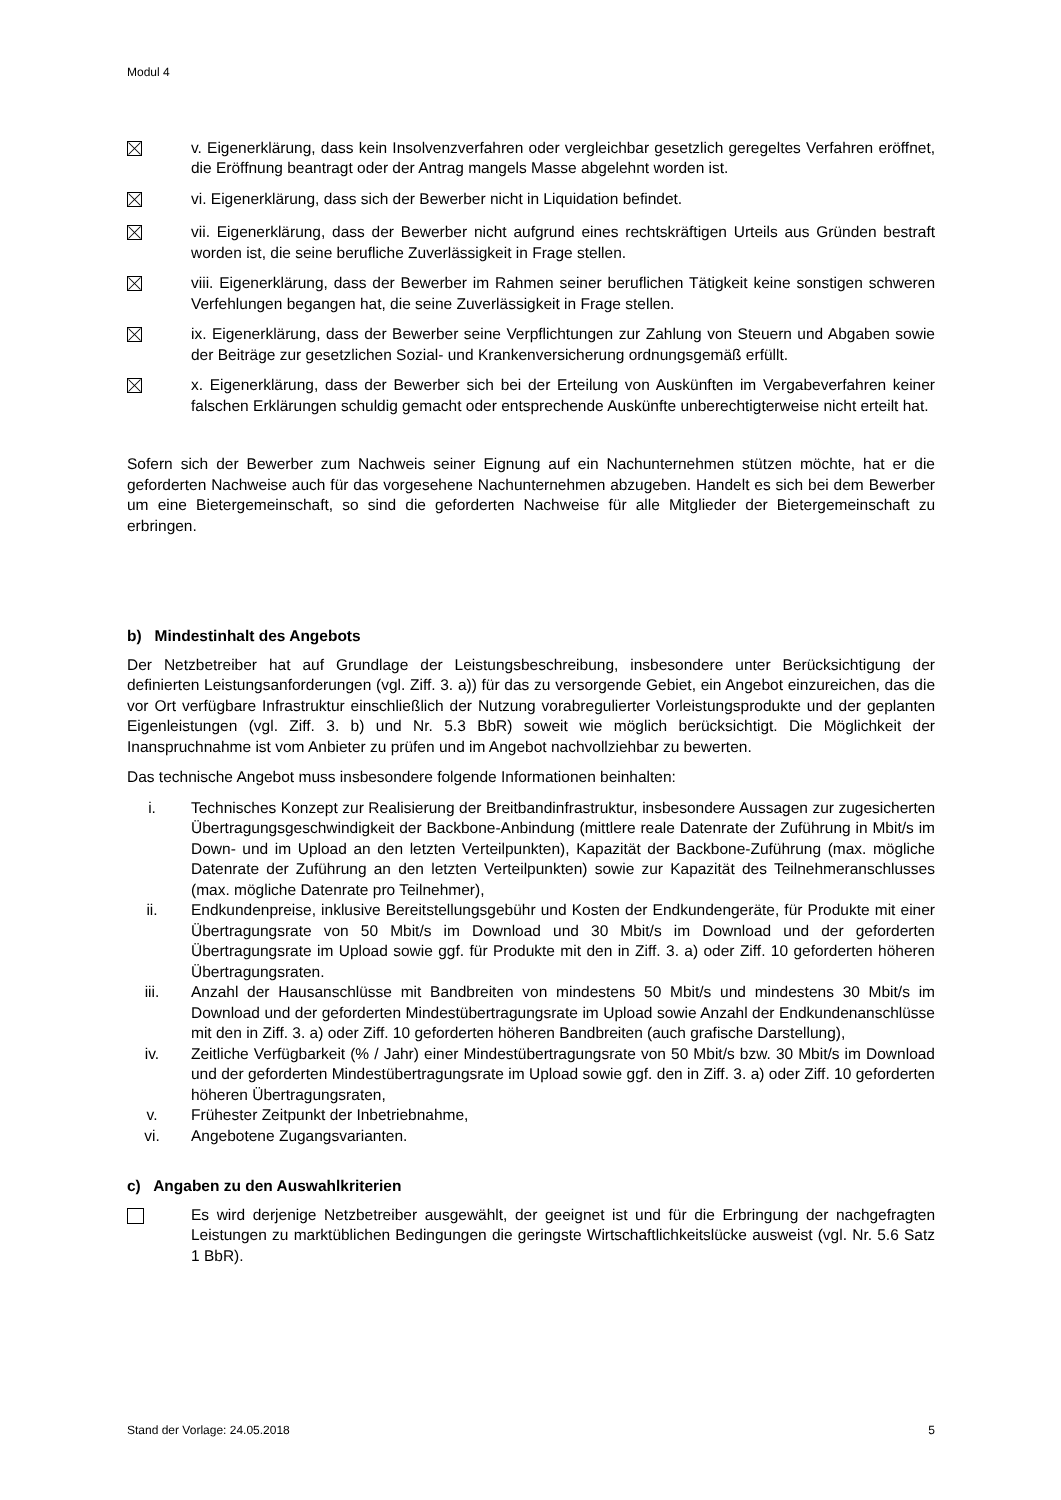Modul 4
v. Eigenerklärung, dass kein Insolvenzverfahren oder vergleichbar gesetzlich geregeltes Verfahren eröffnet, die Eröffnung beantragt oder der Antrag mangels Masse abgelehnt worden ist.
vi. Eigenerklärung, dass sich der Bewerber nicht in Liquidation befindet.
vii. Eigenerklärung, dass der Bewerber nicht aufgrund eines rechtskräftigen Urteils aus Gründen bestraft worden ist, die seine berufliche Zuverlässigkeit in Frage stellen.
viii. Eigenerklärung, dass der Bewerber im Rahmen seiner beruflichen Tätigkeit keine sonstigen schweren Verfehlungen begangen hat, die seine Zuverlässigkeit in Frage stellen.
ix. Eigenerklärung, dass der Bewerber seine Verpflichtungen zur Zahlung von Steuern und Abgaben sowie der Beiträge zur gesetzlichen Sozial- und Krankenversicherung ordnungsgemäß erfüllt.
x. Eigenerklärung, dass der Bewerber sich bei der Erteilung von Auskünften im Vergabeverfahren keiner falschen Erklärungen schuldig gemacht oder entsprechende Auskünfte unberechtigterweise nicht erteilt hat.
Sofern sich der Bewerber zum Nachweis seiner Eignung auf ein Nachunternehmen stützen möchte, hat er die geforderten Nachweise auch für das vorgesehene Nachunternehmen abzugeben. Handelt es sich bei dem Bewerber um eine Bietergemeinschaft, so sind die geforderten Nachweise für alle Mitglieder der Bietergemeinschaft zu erbringen.
b) Mindestinhalt des Angebots
Der Netzbetreiber hat auf Grundlage der Leistungsbeschreibung, insbesondere unter Berücksichtigung der definierten Leistungsanforderungen (vgl. Ziff. 3. a)) für das zu versorgende Gebiet, ein Angebot einzureichen, das die vor Ort verfügbare Infrastruktur einschließlich der Nutzung vorabregulierter Vorleistungsprodukte und der geplanten Eigenleistungen (vgl. Ziff. 3. b) und Nr. 5.3 BbR) soweit wie möglich berücksichtigt. Die Möglichkeit der Inanspruchnahme ist vom Anbieter zu prüfen und im Angebot nachvollziehbar zu bewerten.
Das technische Angebot muss insbesondere folgende Informationen beinhalten:
i. Technisches Konzept zur Realisierung der Breitbandinfrastruktur, insbesondere Aussagen zur zugesicherten Übertragungsgeschwindigkeit der Backbone-Anbindung (mittlere reale Datenrate der Zuführung in Mbit/s im Down- und im Upload an den letzten Verteilpunkten), Kapazität der Backbone-Zuführung (max. mögliche Datenrate der Zuführung an den letzten Verteilpunkten) sowie zur Kapazität des Teilnehmeranschlusses (max. mögliche Datenrate pro Teilnehmer),
ii. Endkundenpreise, inklusive Bereitstellungsgebühr und Kosten der Endkundengeräte, für Produkte mit einer Übertragungsrate von 50 Mbit/s im Download und 30 Mbit/s im Download und der geforderten Übertragungsrate im Upload sowie ggf. für Produkte mit den in Ziff. 3. a) oder Ziff. 10 geforderten höheren Übertragungsraten.
iii. Anzahl der Hausanschlüsse mit Bandbreiten von mindestens 50 Mbit/s und mindestens 30 Mbit/s im Download und der geforderten Mindestübertragungsrate im Upload sowie Anzahl der Endkundenanschlüsse mit den in Ziff. 3. a) oder Ziff. 10 geforderten höheren Bandbreiten (auch grafische Darstellung),
iv. Zeitliche Verfügbarkeit (% / Jahr) einer Mindestübertragungsrate von 50 Mbit/s bzw. 30 Mbit/s im Download und der geforderten Mindestübertragungsrate im Upload sowie ggf. den in Ziff. 3. a) oder Ziff. 10 geforderten höheren Übertragungsraten,
v. Frühester Zeitpunkt der Inbetriebnahme,
vi. Angebotene Zugangsvarianten.
c) Angaben zu den Auswahlkriterien
Es wird derjenige Netzbetreiber ausgewählt, der geeignet ist und für die Erbringung der nachgefragten Leistungen zu marktüblichen Bedingungen die geringste Wirtschaftlichkeitslücke ausweist (vgl. Nr. 5.6 Satz 1 BbR).
Stand der Vorlage: 24.05.2018 5